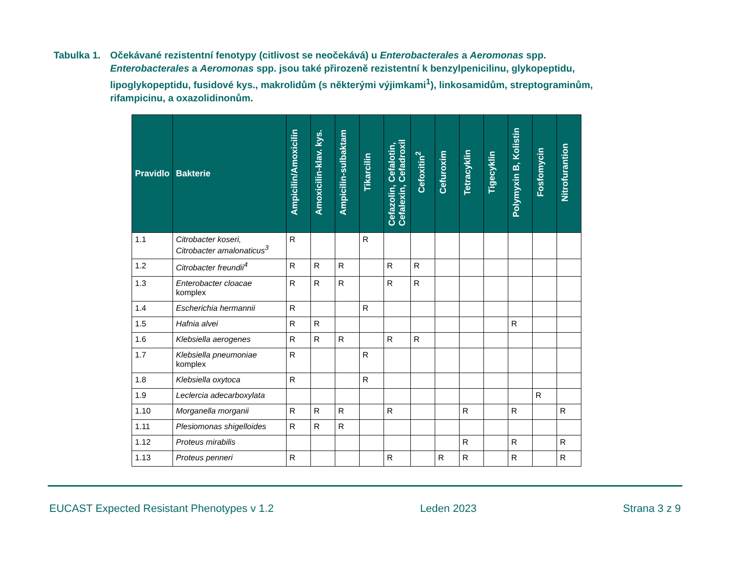Tabulka 1.
Očekávané rezistentní fenotypy (citlivost se neočekává) u Enterobacterales a Aeromonas spp.
Enterobacterales a Aeromonas spp. jsou také přirozeně rezistentní k benzylpenicilinu, glykopeptidu, lipoglykopeptidu, fusidové kys., makrolidům (s některými výjimkami<sup>1</sup>), linkosamidům, streptograminům, rifampicinu, a oxazolidinonům.
| Pravidlo | Bakterie | Ampicilin/Amoxicilin | Amoxicilin-klav. kys. | Ampicilin-sulbaktam | Tikarcilin | Cefazolin, Cefalotin, Cefalexin, Cefadroxil | Cefoxitin<sup>2</sup> | Cefuroxim | Tetracyklin | Tigecyklin | Polymyxin B, Kolistin | Fosfomycin | Nitrofurantion |
| --- | --- | --- | --- | --- | --- | --- | --- | --- | --- | --- | --- | --- | --- |
| 1.1 | Citrobacter koseri, Citrobacter amalonaticus<sup>3</sup> | R | | | R | | | | | | | | |
| 1.2 | Citrobacter freundii<sup>4</sup> | R | R | R | | R | R | | | | | | |
| 1.3 | Enterobacter cloacae komplex | R | R | R | | R | R | | | | | | |
| 1.4 | Escherichia hermannii | R | | | R | | | | | | | | |
| 1.5 | Hafnia alvei | R | R | | | | | | | | R | | |
| 1.6 | Klebsiella aerogenes | R | R | R | | R | R | | | | | | |
| 1.7 | Klebsiella pneumoniae komplex | R | | | R | | | | | | | | |
| 1.8 | Klebsiella oxytoca | R | | | R | | | | | | | | |
| 1.9 | Leclercia adecarboxylata | | | | | | | | | | | R | |
| 1.10 | Morganella morganii | R | R | R | | R | | | R | | R | | R |
| 1.11 | Plesiomonas shigelloides | R | R | R | | | | | | | | | |
| 1.12 | Proteus mirabilis | | | | | | | | R | | R | | R |
| 1.13 | Proteus penneri | R | | | | R | | R | R | | R | | R |
EUCAST Expected Resistant Phenotypes v 1.2 Leden 2023 Strana 3 z 9